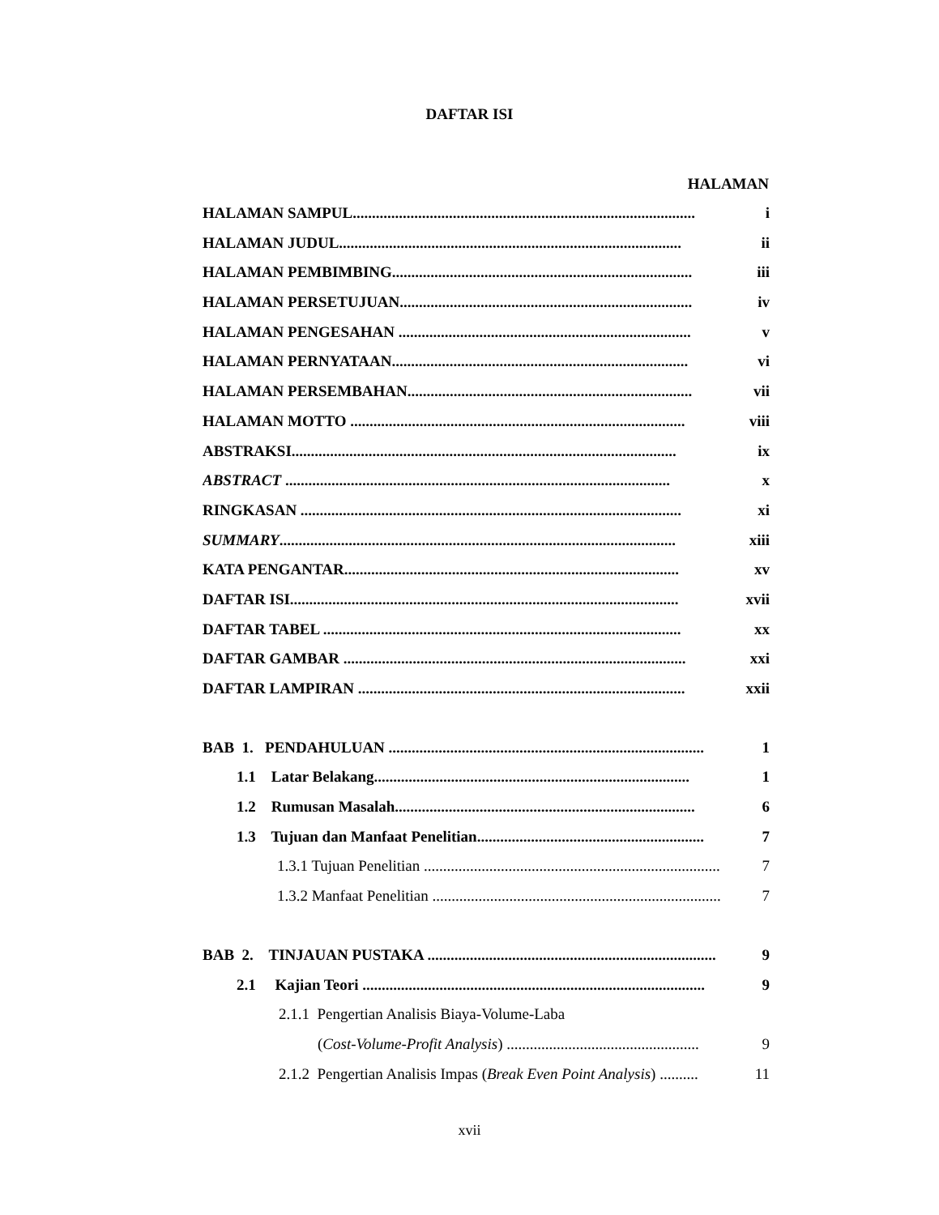DAFTAR ISI
HALAMAN
HALAMAN SAMPUL......................................................................................... i
HALAMAN JUDUL......................................................................................... ii
HALAMAN PEMBIMBING.............................................................................. iii
HALAMAN PERSETUJUAN............................................................................ iv
HALAMAN PENGESAHAN ............................................................................ v
HALAMAN PERNYATAAN............................................................................. vi
HALAMAN PERSEMBAHAN.......................................................................... vii
HALAMAN MOTTO ....................................................................................... viii
ABSTRAKSI.................................................................................................... ix
ABSTRACT .................................................................................................... x
RINGKASAN ................................................................................................... xi
SUMMARY....................................................................................................... xiii
KATA PENGANTAR....................................................................................... xv
DAFTAR ISI..................................................................................................... xvii
DAFTAR TABEL ............................................................................................. xx
DAFTAR GAMBAR ......................................................................................... xxi
DAFTAR LAMPIRAN ..................................................................................... xxii
BAB 1. PENDAHULUAN .................................................................................. 1
1.1 Latar Belakang.................................................................................. 1
1.2 Rumusan Masalah.............................................................................. 6
1.3 Tujuan dan Manfaat Penelitian........................................................... 7
1.3.1 Tujuan Penelitian ............................................................................... 7
1.3.2 Manfaat Penelitian ............................................................................. 7
BAB 2. TINJAUAN PUSTAKA ........................................................................... 9
2.1 Kajian Teori ......................................................................................... 9
2.1.1 Pengertian Analisis Biaya-Volume-Laba
(Cost-Volume-Profit Analysis) .................................................. 9
2.1.2 Pengertian Analisis Impas (Break Even Point Analysis) .......... 11
xvii